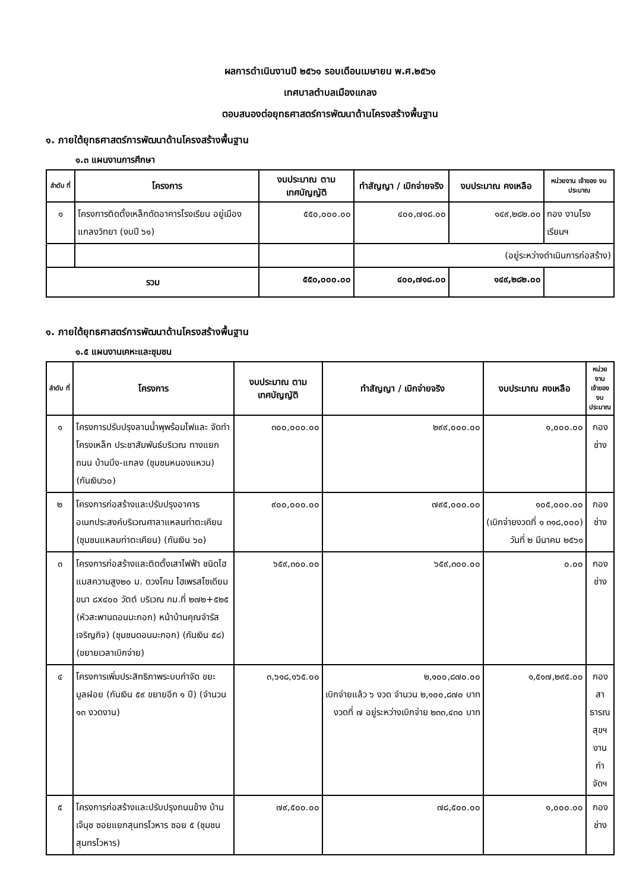ผลการดำเนินงานปี ๒๕๖๑ รอบเดือนเมษายน พ.ศ.๒๕๖๑
เทศบาลตำบลเมืองแกลง
ตอบสนองต่อยุทธศาสตร์การพัฒนาด้านโครงสร้างพื้นฐาน
๑. ภายใต้ยุทธศาสตร์การพัฒนาด้านโครงสร้างพื้นฐาน
๑.๓ แผนงานการศึกษา
| ลำดับ ที่ | โครงการ | งบประมาณ ตามเทศบัญญัติ | ทำสัญญา / เบิกจ่ายจริง | งบประมาณ คงเหลือ | หน่วยงาน เจ้าของ งบประมาณ |
| --- | --- | --- | --- | --- | --- |
| ๑ | โครงการติดตั้งเหล็กดัดอาคารโรงเรียน อยู่เมืองแกลงวิทยา (งบปี ๖๑) | ๕๕๐,๐๐๐.๐๐ | ๔๐๐,๗๑๘.๐๐ | ๑๔๙,๒๘๒.๐๐ | กอง งานโรงเรียนฯ |
| | | | (อยู่ระหว่างดำเนินการก่อสร้าง) | | |
| รวม | | ๕๕๐,๐๐๐.๐๐ | ๔๐๐,๗๑๘.๐๐ | ๑๔๙,๒๘๒.๐๐ | |
๑. ภายใต้ยุทธศาสตร์การพัฒนาด้านโครงสร้างพื้นฐาน
๑.๕ แผนงานเคหะและชุมชน
| ลำดับ ที่ | โครงการ | งบประมาณ ตามเทศบัญญัติ | ทำสัญญา / เบิกจ่ายจริง | งบประมาณ คงเหลือ | หน่วยงาน เจ้าของ งบประมาณ |
| --- | --- | --- | --- | --- | --- |
| ๑ | โครงการปรับปรุงลานน้ำพุพร้อมไฟและ จัดทำโครงเหล็ก ประชาสัมพันธ์บริเวณ ทางแยกถนน บ้านบึง-แกลง (ชุมชนหนองแหวน) (กันเงิน๖๐) | ๓๐๐,๐๐๐.๐๐ | ๒๙๙,๐๐๐.๐๐ | ๑,๐๐๐.๐๐ | กองช่าง |
| ๒ | โครงการก่อสร้างและปรับปรุงอาคาร อเนกประสงค์บริเวณศาลาแหลมท่าตะเคียน (ชุมชนแหลมท่าตะเคียน) (กันเงิน ๖๐) | ๙๐๐,๐๐๐.๐๐ | ๗๙๕,๐๐๐.๐๐ | ๑๐๕,๐๐๐.๐๐ (เบิกจ่ายงวดที่ ๑ ๓๑๘,๐๐๐) วันที่ ๒ มีนาคม ๒๕๖๑ | กองช่าง |
| ๓ | โครงการก่อสร้างและติดตั้งเสาไฟฟ้า ชนิดไฮแมสความสูง๒๐ ม. ดวงโคม ไฮเพรสโซเดียม ขนา ๘x๔๐๐ วัตต์ บริเวณ กม.ที่ ๒๗๒+๕๒๕ (หัวสะพานดอนมะกอก) หน้าบ้านคุณจำรัส เจริญกิจ) (ชุมชนดอนมะกอก) (กันเงิน ๕๘) (ขยายเวลาเบิกจ่าย) | ๖๕๙,๓๐๐.๐๐ | ๖๕๙,๓๐๐.๐๐ | ๐.๐๐ | กองช่าง |
| ๔ | โครงการเพิ่มประสิทธิภาพระบบกำจัด ขยะมูลฝอย (กันเงิน ๕๙ ขยายอีก ๑ ปี) (จำนวน ๑๓ งวดงาน) | ๓,๖๑๘,๑๖๕.๐๐ | ๒,๑๐๐,๘๗๐.๐๐ เบิกจ่ายแล้ว ๖ งวด จำนวน ๒,๑๐๐,๘๗๐ บาท งวดที่ ๗ อยู่ระหว่างเบิกจ่าย ๒๓๓,๔๓๐ บาท | ๑,๕๑๗,๒๙๕.๐๐ | กอง สาธารณสุขฯ งานกำจัดฯ |
| ๕ | โครงการก่อสร้างและปรับปรุงถนนข้าง บ้านเจ๊นุช ซอยแยกสุนทรโวหาร ซอย ๕ (ชุมชนสุนทรโวหาร) | ๗๙,๕๐๐.๐๐ | ๗๘,๕๐๐.๐๐ | ๑,๐๐๐.๐๐ | กองช่าง |